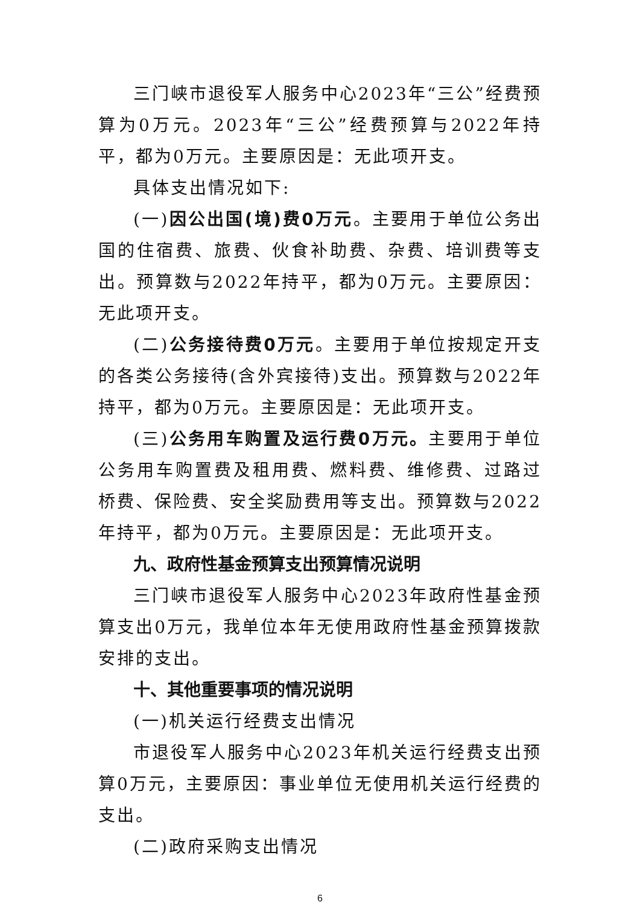三门峡市退役军人服务中心2023年“三公”经费预算为0万元。2023年“三公”经费预算与2022年持平，都为0万元。主要原因是：无此项开支。
具体支出情况如下:
(一)因公出国(境)费0万元。主要用于单位公务出国的住宿费、旅费、伙食补助费、杂费、培训费等支出。预算数与2022年持平，都为0万元。主要原因：无此项开支。
(二)公务接待费0万元。主要用于单位按规定开支的各类公务接待(含外宾接待)支出。预算数与2022年持平，都为0万元。主要原因是：无此项开支。
(三)公务用车购置及运行费0万元。主要用于单位公务用车购置费及租用费、燃料费、维修费、过路过桥费、保险费、安全奖励费用等支出。预算数与2022年持平，都为0万元。主要原因是：无此项开支。
九、政府性基金预算支出预算情况说明
三门峡市退役军人服务中心2023年政府性基金预算支出0万元，我单位本年无使用政府性基金预算拨款安排的支出。
十、其他重要事项的情况说明
(一)机关运行经费支出情况
市退役军人服务中心2023年机关运行经费支出预算0万元，主要原因：事业单位无使用机关运行经费的支出。
(二)政府采购支出情况
6